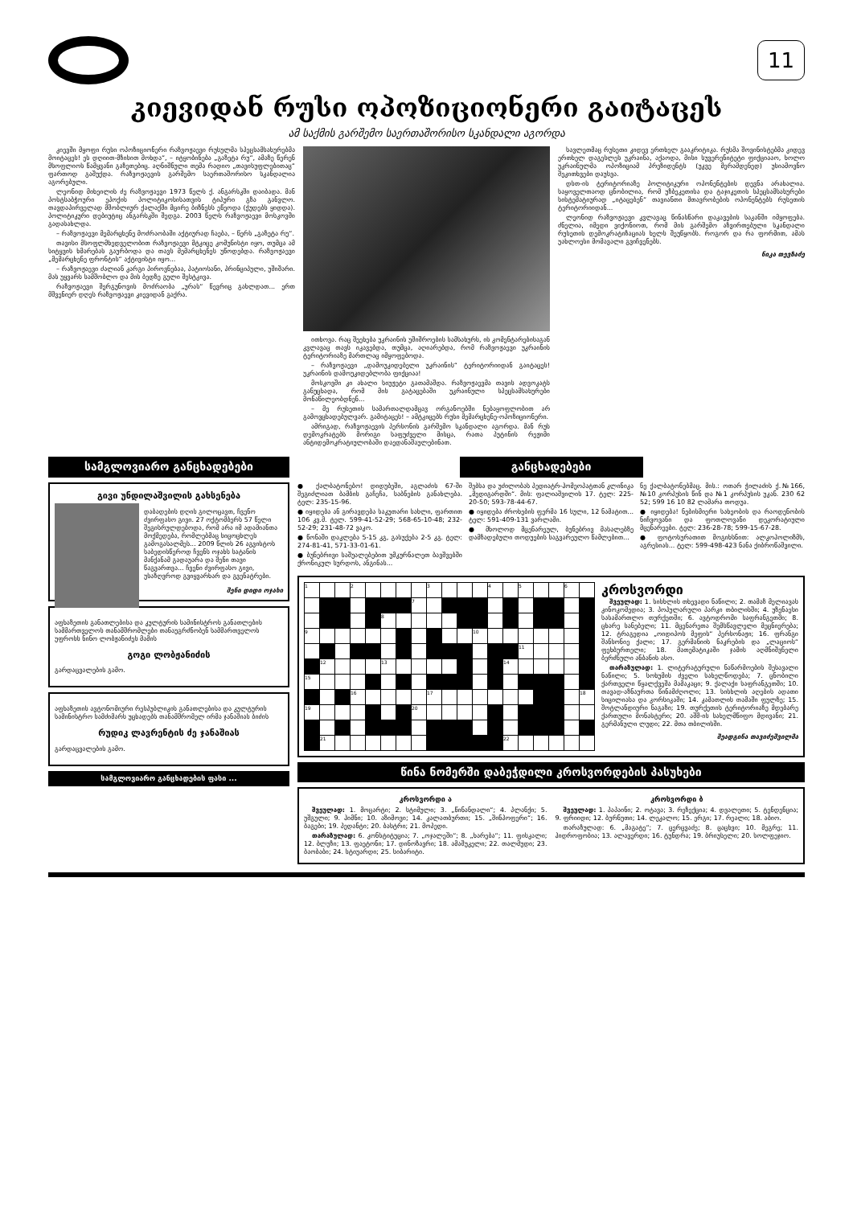11
კიევიდან რუსი ოპოზიციონერი გაიტაცეს
ამ საქმის გარშემო საერთაშორისო სკანდალი აგორდა
კიევში მყოფი რუსი ოპოზიციონერი რაზვოჟაევი რუსულმა სპეცსამსახურებმა მოიტაცეს! ეს დღიით-მზისით მოხდა“, – იტყობინება „გაზეტა რუ“, ამაზე წერენ მსოფლიოს წამყვანი გაზეთებიც. აღნიშნული თემა რადიო „თავისუფლებითაც“ ფართოდ გაშუქდა. რაზვოჟაევის გარშემო საერთაშორისო სკანდალია აგორებული.
ლეონიდ მიხეილის ძე რაზვოჟაევი 1973 წელს ქ. ანგარსკში დაიბადა. მან პოსტსაბჭოური ეპოქის პოლიტიკოსისათვის ტიპური გზა განვლო. თავდაპირველად მშობლიურ ქალაქში მცირე ბიზნესს ეწეოდა (ქუდებს ყიდდა). პოლიტიკური დებიუტიც ანგარსკში შედგა. 2003 წელს რაზვოჟაევი მოსკოვში გადასახლდა.
– რაზვოჟაევი მემარცხენე მოძრაობაში აქტიურად ჩაება, – წერს „გაზეტა რუ“.
თავისი მსოფლმხედველობით რაზვოჟაევი მტკიცე კომუნისტი იყო, თუმცა ამ სიტყვის ხმარებას გაურბოდა და თავს მემარცხენეს უწოდებდა. რაზვოჟაევი „მემარცხენე ფრონტის“ აქტივისტი იყო...
– რაზვოჟაევი ძალიან კარგი პიროვნებაა, პატიოსანი, პრინციპული, უშიშარი. მას უყვარს სამშობლო და მის ბედზე გული შესტკივა.
რაზვოჟაევი შერგუნოვის მოძრაობა „ურას“ წევრიც გახლდათ... ერთ მშვენიერ დღეს რაზვოჟაევი კიევიდან გაქრა.
ითხოვა. რაც შეეხება უკრაინის უშიშროების სამსახურს, ის კომენტარებისაგან კვლავაც თავს იკავებდა, თუმცა, აღიარებდა, რომ რაზვოჟაევი უკრაინის ტერიტორიაზე მართლაც იმყოფებოდა.
– რაზვოჟაევი „დამოუკიდებელი უკრაინის“ ტერიტორიიდან გაიტაცეს! უკრაინის დამოუკიდებლობა ფიქციაა!
მოსკოვში კი ახალი სიუჟეტი გათამაშდა. რაზვოჟაევმა თავის ადვოკატს განუცხადა, რომ მის გატაცებაში უკრაინული სპეცსამსახურები მონაწილეობდნენ...
– მე რუსეთის სამართალდამცავ ორგანოებში ნებაყოფლობით არ გამოვცხადებულვარ. გამიტაცეს! – ამტკიცებს რუსი მემარცხენე-ოპოზიციონერი.
ამრიგად, რაზვოჟაევის პერსონის გარშემო სკანდალი აგორდა. მან რუს დემოკრატებს მორიგი საფუძველი მისცა, რათა პუტინის რეჟიმი ანტიდემოკრატიულობაში დაედანაშაულებინათ.
სავლეთმაც რუსეთი კიდევ ერთხელ გააკრიტიკა. რუსმა შოვინისტებმა კიდევ ერთხელ დაგესლეს უკრაინა, აქაოდა, მისი სუვერენიტეტი ფიქციააო, ხოლო უკრაინულმა ოპოზიციამ პრეზიდენტს (უკვე მერამდენედ) უსიამოვნო შეკითხვები დაუსვა.
დსთ-ის ტერიტორიაზე პოლიტიკური ოპონენტების დევნა არახალია. საყოველთაოდ ცნობილია, რომ უზბეკეთისა და ტაჯიკეთის სპეცსამსახურები სისტემატიურად „იტაცებენ“ თავიანთი მთავრობების ოპონენტებს რუსეთის ტერიტორიიდან...
ლეონიდ რაზვოჟაევი კვლავაც წინასწარი დაკავების საკანში იმყოფება. ძნელია, იმედი ვიქონიოთ, რომ მის გარშემო აზვირთებული სკანდალი რუსეთის დემოკრატიზაციას ხელს შეუწყობს. როგორ და რა ფორმით, ამას უახლოესი მომავალი გვიჩვენებს.
ნიკა თევზაძე
სამგლოვიარო განცხადებები
გივი უნდილაშვილის გახსენება
დაბადების დღის გილოცავთ, ჩვენო ძვირფასო გივი. 27 ოქტომბერს 57 წელი შეგისრულდებოდა, რომ არა იმ ადამიანთა მოქმედება, რომლებმაც სიცოცხლეს გამოგასალმეს... 2009 წლის 26 აგვისტოს საბედისწეროდ ჩვენს ოჯახს სატანის მანქანამ გადაუარა და შენი თავი წაგვართვა... ჩვენი ძვირფასო გივი, უსაზღვროდ გვიყვარხარ და გვენატრები.
შენი დიდი ოჯახი
აფხაზეთის განათლებისა და კულტურის სამინისტროს განათლების სამმართველოს თანამშრომლები თანაუგრძნობენ სამმართველოს უფროსს ნინო ლობჟანიძეს მამის
გოგი ლობჟანიძის
გარდაცვალების გამო.
აფხაზეთის ავტონომიური რესპუბლიკის განათლებისა და კულტურის სამინისტრო სამძიმარს უცხადებს თანამშრომელ ირმა ჯანაშიას ბიძის
რუდიკ ლავრენტის ძე ჯანაშიას
გარდაცვალების გამო.
სამგლოვიარო განცხადების ფასი ...
განცხადებები
● ქალბატონებო! დიდუბეში, აგლაძის 67-ში შეგიძლიათ ბამბის გაჩეჩა, საბნების განახლება. ტელ: 235-15-96.
● იყიდება ან გირავდება საკუთარი სახლი, ფართით 106 კვ.მ. ტელ. 599-41-52-29; 568-65-10-48; 232-52-29; 231-48-72 ვაკო.
● წონაში დაკლება 5-15 კგ, გასუქება 2-5 კგ. ტელ: 274-81-41, 571-33-01-61.
● ბუნებრივი საშუალებებით უმკურნალეთ ბავშვებში ქრონიკულ სურდოს, ანგინას...
შებსა და უძილობას პედიატრ-ჰომეოპატთან კლინიკა „მედიგარდში“. მის: ფალიაშვილის 17. ტელ: 225-20-50; 593-78-44-67.
● იყიდება ძროხების ფერმა 16 სული, 12 ნამატით... ტელ: 591-409-131 ვარლამი.
● მხოლოდ მცენარეულ, ბუნებრივ მასალებზე დამზადებული თოდუების საგვარეულო წამლებით...
ნე ქალბატონებმაც. მის.: ოთარ ჭილაძის ქ.№166, №10 კორპუსის წინ და №1 კორპუსის უკან. 230 62 52; 599 16 10 82 ლამარა თოდუა.
● იყიდება! ნებისმიერი სახეობის და რაოდენობის ნიჩვოვანი და ფოთლოვანი დეკორატიული მცენარეები. ტელ: 236-28-78; 599-15-67-28.
● ფოტოსურათით მოგიხსნით: ალკოჰოლიზმს, აგრესიას... ტელ: 599-498-423 ნანა ქიბროწაშვილი.
| 1 | | | 2 | | | | | 3 | | | | 4 | | 5 | | | 6 | |
| | | | | | | | 7 | | | | | | | | | | | |
| | | | | | 8 | | | | | | | | | | | | | |
| 9 | | | | | | | | | | | 10 | | | | | | | |
| | | | | | | | | | | | | | | 11 | | | | |
| | 12 | | | | 13 | | | | | | | | 14 | | | | | |
| 15 | | | | | | | | | | | | | | | | | | |
| | | | 16 | | | | | 17 | | | | | | | | | | 18 |
| 19 | | | | | | | 20 | | | | | | | | | | | |
| | 21 | | | | | | | | | | | | 22 | | | | | |
კროსვორდი
შვეულად: 1. სისხლის თხევადი ნაწილი; 2. თამაზ მელიავას კინოკომედია; 3. პოპულარული პარკი თბილისში; 4. უზენაესი სასამართლო თურქეთში; 6. ავტოდრომი საფრანგეთში; 8. ცხარე სანებელი; 11. მცენარეთა შემსწავლელი მეცნიერება; 12. ტრაგედია „ოიდიპოს მეფის“ პერსონაჟი; 16. ფრანგი შანსონიე ქალი; 17. გერმანიის ნაკრების და „ლაციოს“ ფეხბურთელი; 18. მათემატიკაში ჯამის აღმნიშვნელი ბერძნული ანბანის ასო.
თარაზულად: 1. ლიტერატურული ნაწარმოების შესავალი ნაწილი; 5. სოხუმის ძველი სახელწოდება; 7. ცნობილი ქართველი წყალქვეშა მამაკაცი; 9. ქალაქი საფრანგეთში; 10. თავად-აზნაურთა წინამძღოლი; 13. სისხლის აღების ადათი სიცილიასა და კორსიკაში; 14. კამათლის თამაში ფულზე; 15. შოტლანდიური ნაგაზი; 19. თურქეთის ტერიტორიაზე მდებარე ქართული მონასტერი; 20. აშშ-ის სახელმწიფო მდივანი; 21. გერმანული ლუდი; 22. მთა თბილისში.
შეადგინა თავიძეშვილმა
წინა ნომერში დაბეჭდილი კროსვორდების პასუხები
კროსვორდი ა
შვეულად: 1. მოცარტი; 2. სტიმული; 3. „წინანდალი“; 4. პლანქი; 5. უშგული; 9. ჰიმნი; 10. აზიმოვი; 14. კალათბურთი; 15. „შინპოფერი“; 16. ბაგები; 19. პედანტი; 20. ბასტრი; 21. მოპედი.
თარაზულად: 6. კონსტიტუცია; 7. „ოჯალეში“; 8. „ხარება“; 11. ფისკალი; 12. ბლუზი; 13. ფაეტონი; 17. დინოზავრი; 18. ამაშუკელი; 22. თალმუდი; 23. ბაობაბი; 24. სტიუარდი; 25. სიბარიტი.
კროსვორდი ბ
შვეულად: 1. პაპაინი; 2. ოტავა; 3. რეზექცია; 4. დვალეთი; 5. ტენდენცია; 9. ფრიიდი; 12. ბურნუთი; 14. ლეკალო; 15. ერგი; 17. რეალი; 18. აბიო.
თარაზულად: 6. „მაგატე“; 7. ცერცვაძე; 8. ცაცხვი; 10. მეგრე; 11. ჰიდროფობია; 13. ალავერდი; 16. ტუნდრა; 19. ბრიუსელი; 20. სოლფეჯიო.